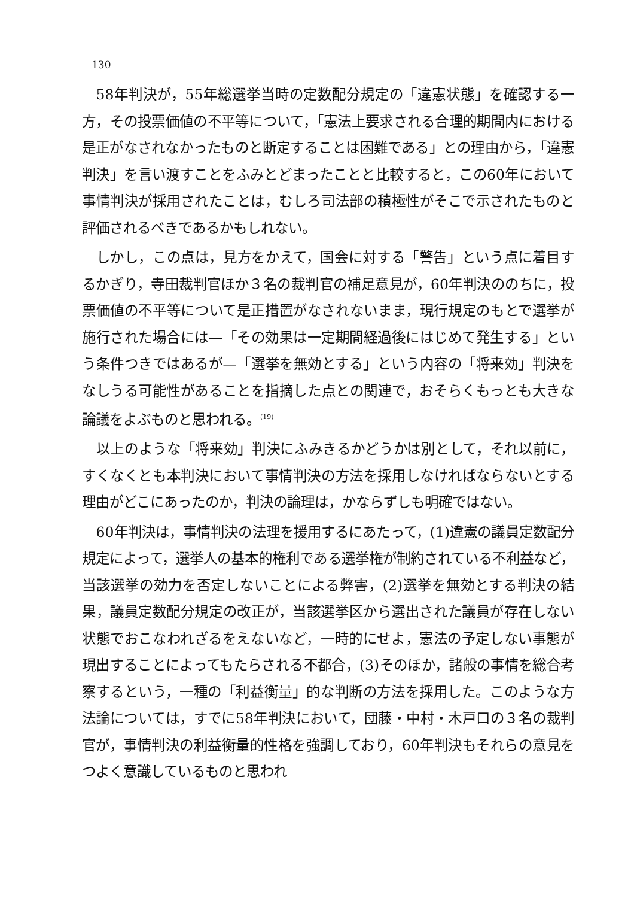130
58年判決が，55年総選挙当時の定数配分規定の「違憲状態」を確認する一方，その投票価値の不平等について，「憲法上要求される合理的期間内における是正がなされなかったものと断定することは困難である」との理由から，「違憲判決」を言い渡すことをふみとどまったことと比較すると，この60年において事情判決が採用されたことは，むしろ司法部の積極性がそこで示されたものと評価されるべきであるかもしれない。
しかし，この点は，見方をかえて，国会に対する「警告」という点に着目するかぎり，寺田裁判官ほか３名の裁判官の補足意見が，60年判決ののちに，投票価値の不平等について是正措置がなされないまま，現行規定のもとで選挙が施行された場合には—「その効果は一定期間経過後にはじめて発生する」という条件つきではあるが—「選挙を無効とする」という内容の「将来効」判決をなしうる可能性があることを指摘した点との関連で，おそらくもっとも大きな論議をよぶものと思われる。<sup>(19)</sup>
以上のような「将来効」判決にふみきるかどうかは別として，それ以前に，すくなくとも本判決において事情判決の方法を採用しなければならないとする理由がどこにあったのか，判決の論理は，かならずしも明確ではない。
60年判決は，事情判決の法理を援用するにあたって，(1)違憲の議員定数配分規定によって，選挙人の基本的権利である選挙権が制約されている不利益など，当該選挙の効力を否定しないことによる弊害，(2)選挙を無効とする判決の結果，議員定数配分規定の改正が，当該選挙区から選出された議員が存在しない状態でおこなわれざるをえないなど，一時的にせよ，憲法の予定しない事態が現出することによってもたらされる不都合，(3)そのほか，諸般の事情を総合考察するという，一種の「利益衡量」的な判断の方法を採用した。このような方法論については，すでに58年判決において，団藤・中村・木戸口の３名の裁判官が，事情判決の利益衡量的性格を強調しており，60年判決もそれらの意見をつよく意識しているものと思われ